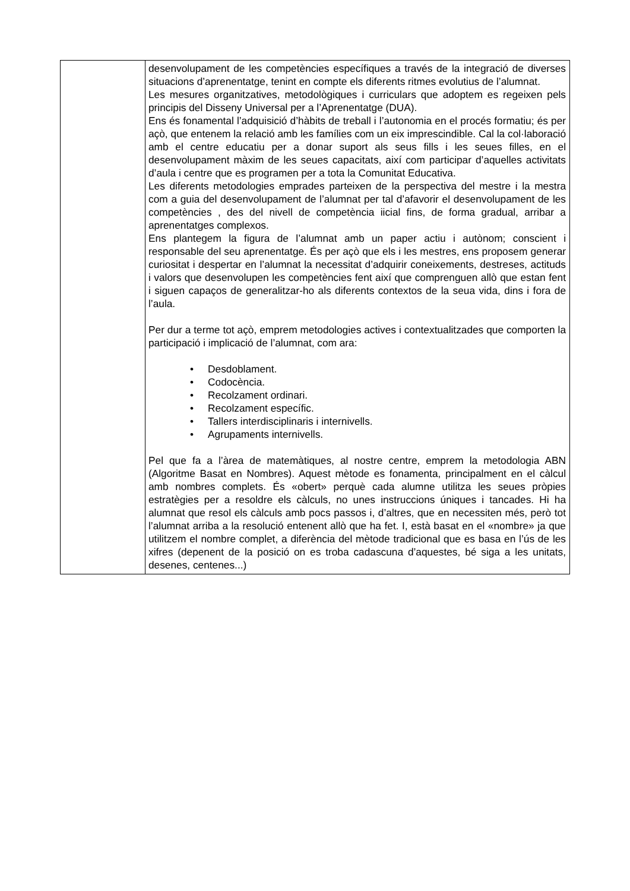| | desenvolupament de les competències específiques a través de la integració de diverses situacions d’aprenentatge, tenint en compte els diferents ritmes evolutius de l’alumnat. Les mesures organitzatives, metodològiques i curriculars que adoptem es regeixen pels principis del Disseny Universal per a l’Aprenentatge (DUA). Ens és fonamental l’adquisició d’hàbits de treball i l’autonomia en el procés formatiu; és per açò, que entenem la relació amb les famílies com un eix imprescindible. Cal la col·laboració amb el centre educatiu per a donar suport als seus fills i les seues filles, en el desenvolupament màxim de les seues capacitats, així com participar d’aquelles activitats d’aula i centre que es programen per a tota la Comunitat Educativa. Les diferents metodologies emprades parteixen de la perspectiva del mestre i la mestra com a guia del desenvolupament de l’alumnat per tal d’afavorir el desenvolupament de les competències , des del nivell de competència iicial fins, de forma gradual, arribar a aprenentatges complexos. Ens plantegem la figura de l’alumnat amb un paper actiu i autònom; conscient i responsable del seu aprenentatge. És per açò que els i les mestres, ens proposem generar curiositat i despertar en l’alumnat la necessitat d’adquirir coneixements, destreses, actituds i valors que desenvolupen les competències fent així que comprenguen allò que estan fent i siguen capaços de generalitzar-ho als diferents contextos de la seua vida, dins i fora de l’aula. Per dur a terme tot açò, emprem metodologies actives i contextualitzades que comporten la participació i implicació de l’alumnat, com ara: • Desdoblament. • Codocència. • Recolzament ordinari. • Recolzament específic. • Tallers interdisciplinaris i internivells. • Agrupaments internivells. Pel que fa a l’àrea de matemàtiques, al nostre centre, emprem la metodologia ABN (Algoritme Basat en Nombres). Aquest mètode es fonamenta, principalment en el càlcul amb nombres complets. És «obert» perquè cada alumne utilitza les seues pròpies estratègies per a resoldre els càlculs, no unes instruccions úniques i tancades. Hi ha alumnat que resol els càlculs amb pocs passos i, d’altres, que en necessiten més, però tot l’alumnat arriba a la resolució entenent allò que ha fet. I, està basat en el «nombre» ja que utilitzem el nombre complet, a diferència del mètode tradicional que es basa en l’ús de les xifres (depenent de la posició on es troba cadascuna d’aquestes, bé siga a les unitats, desenes, centenes...) |